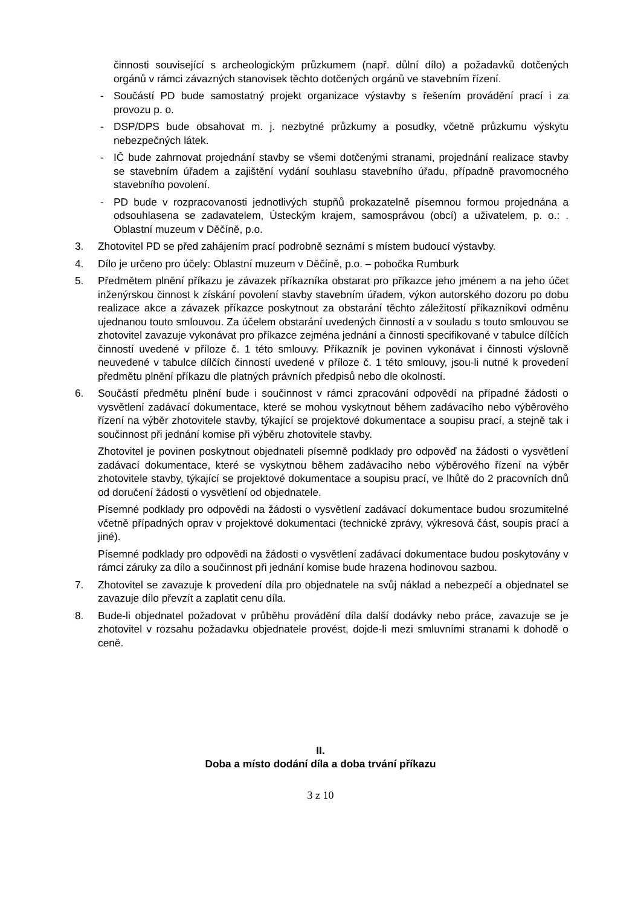činnosti související s archeologickým průzkumem (např. důlní dílo) a požadavků dotčených orgánů v rámci závazných stanovisek těchto dotčených orgánů ve stavebním řízení.
- Součástí PD bude samostatný projekt organizace výstavby s řešením provádění prací i za provozu p. o.
- DSP/DPS bude obsahovat m. j. nezbytné průzkumy a posudky, včetně průzkumu výskytu nebezpečných látek.
- IČ bude zahrnovat projednání stavby se všemi dotčenými stranami, projednání realizace stavby se stavebním úřadem a zajištění vydání souhlasu stavebního úřadu, případně pravomocného stavebního povolení.
- PD bude v rozpracovanosti jednotlivých stupňů prokazatelně písemnou formou projednána a odsouhlasena se zadavatelem, Ústeckým krajem, samosprávou (obcí) a uživatelem, p. o.: . Oblastní muzeum v Děčíně, p.o.
3. Zhotovitel PD se před zahájením prací podrobně seznámí s místem budoucí výstavby.
4. Dílo je určeno pro účely: Oblastní muzeum v Děčíně, p.o. – pobočka Rumburk
5. Předmětem plnění příkazu je závazek příkazníka obstarat pro příkazce jeho jménem a na jeho účet inženýrskou činnost k získání povolení stavby stavebním úřadem, výkon autorského dozoru po dobu realizace akce a závazek příkazce poskytnout za obstarání těchto záležitostí příkazníkovi odměnu ujednanou touto smlouvou. Za účelem obstarání uvedených činností a v souladu s touto smlouvou se zhotovitel zavazuje vykonávat pro příkazce zejména jednání a činnosti specifikované v tabulce dílčích činností uvedené v příloze č. 1 této smlouvy. Příkazník je povinen vykonávat i činnosti výslovně neuvedené v tabulce dílčích činností uvedené v příloze č. 1 této smlouvy, jsou-li nutné k provedení předmětu plnění příkazu dle platných právních předpisů nebo dle okolností.
6. Součástí předmětu plnění bude i součinnost v rámci zpracování odpovědí na případné žádosti o vysvětlení zadávací dokumentace, které se mohou vyskytnout během zadávacího nebo výběrového řízení na výběr zhotovitele stavby, týkající se projektové dokumentace a soupisu prací, a stejně tak i součinnost při jednání komise při výběru zhotovitele stavby.
Zhotovitel je povinen poskytnout objednateli písemně podklady pro odpověď na žádosti o vysvětlení zadávací dokumentace, které se vyskytnou během zadávacího nebo výběrového řízení na výběr zhotovitele stavby, týkající se projektové dokumentace a soupisu prací, ve lhůtě do 2 pracovních dnů od doručení žádosti o vysvětlení od objednatele.
Písemné podklady pro odpovědi na žádosti o vysvětlení zadávací dokumentace budou srozumitelné včetně případných oprav v projektové dokumentaci (technické zprávy, výkresová část, soupis prací a jiné).
Písemné podklady pro odpovědi na žádosti o vysvětlení zadávací dokumentace budou poskytovány v rámci záruky za dílo a součinnost při jednání komise bude hrazena hodinovou sazbou.
7. Zhotovitel se zavazuje k provedení díla pro objednatele na svůj náklad a nebezpečí a objednatel se zavazuje dílo převzít a zaplatit cenu díla.
8. Bude-li objednatel požadovat v průběhu provádění díla další dodávky nebo práce, zavazuje se je zhotovitel v rozsahu požadavku objednatele provést, dojde-li mezi smluvními stranami k dohodě o ceně.
II.
Doba a místo dodání díla a doba trvání příkazu
3 z 10